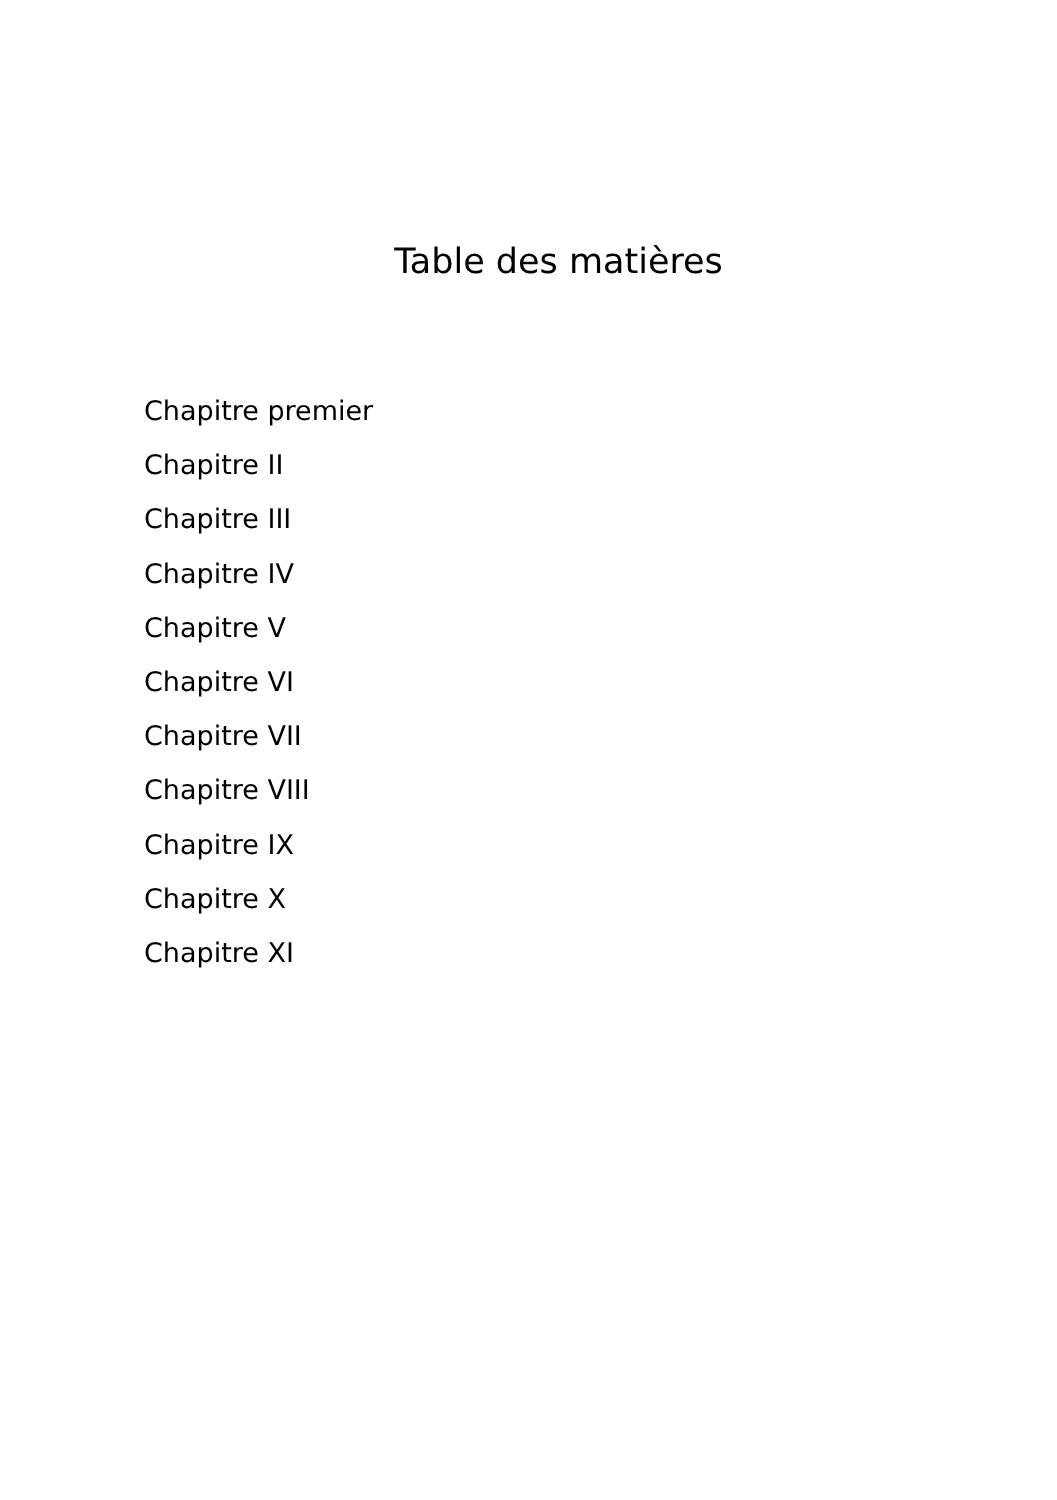Table des matières
Chapitre premier
Chapitre II
Chapitre III
Chapitre IV
Chapitre V
Chapitre VI
Chapitre VII
Chapitre VIII
Chapitre IX
Chapitre X
Chapitre XI